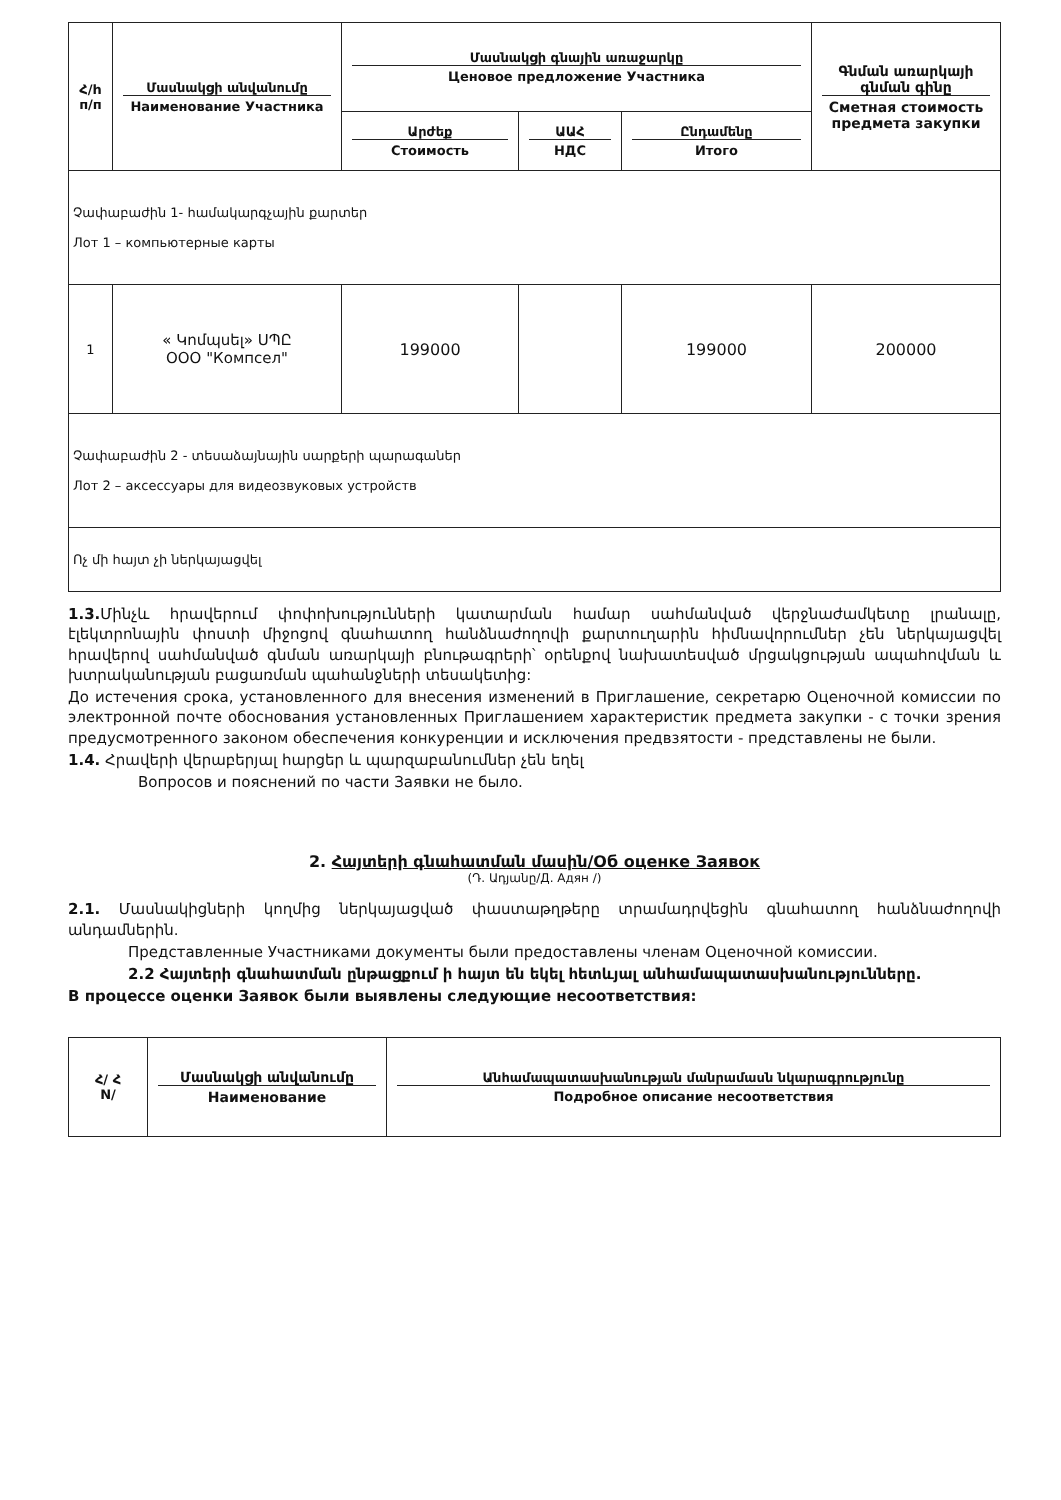| Հ/h п/п | Մասնակցի անվանումը Наименование Участника | Մասնակցի գնային առաջարկը Ценовое предложение Участника | | | Գնման առարկայի գնման գինը Сметная стоимость предмета закупки |
| --- | --- | --- | --- | --- | --- |
| | | Արժեք Стоимость | ԱԱՀ НДС | Ընդամենը Итого | |
| Չափաբաժին 1- համակարգչային քարտեր Лот 1 – компьютерные карты | | | | | |
| 1 | « Կոմպսել» ՍՊԸ ООО "Компсел" | 199000 | | 199000 | 200000 |
| Չափաբաժին 2 - տեսաձայնային սարքերի պարագաներ Лот 2 – аксессуары для видеозвуковых устройств | | | | | |
| Ոչ մի հայտ չի ներկայացվել | | | | | |
1.3. Մինչև հրավերում փոփոխությունների կատարման համար սահմանված վերջնաժամկետը լրանալը, էլեկտրոնային փոստի միջոցով գնահատող հանձնաժողովի քարտուղարին հիմնավորումներ չեն ներկայացվել հրավերով սահմանված գնման առարկայի բնութագրերի՝ օրենքով նախատեսված մրցակցության ապահովման և խտրականության բացառման պահանջների տեսակետից:
До истечения срока, установленного для внесения изменений в Приглашение, секретарю Оценочной комиссии по электронной почте обоснования установленных Приглашением характеристик предмета закупки - с точки зрения предусмотренного законом обеспечения конкуренции и исключения предвзятости - представлены не были.
1.4. Հրավերի վերաբերյալ հարցեր և պարզաբանումներ չեն եղել
Вопросов и пояснений по части Заявки не было.
2. Հայտերի գնահատման մասին/Об оценке Заявок
(Դ. Ադյանը/Д. Адян /)
2.1. Մասնակիցների կողմից ներկայացված փաստաթղթերը տրամադրվեցին գնահատող հանձնաժողովի անդամներին.
Представленные Участниками документы были предоставлены членам Оценочной комиссии.
2.2 Հայտերի գնահատման ընթացքում ի հայտ են եկել հետևյալ անհամապատասխանությունները.
В процессе оценки Заявок были выявлены следующие несоответствия:
| Հ/ Հ N/ | Մասնակցի անվանումը Наименование | Անհամապատասխանության մանրամասն նկարագրությունը Подробное описание несоответствия |
| --- | --- | --- |